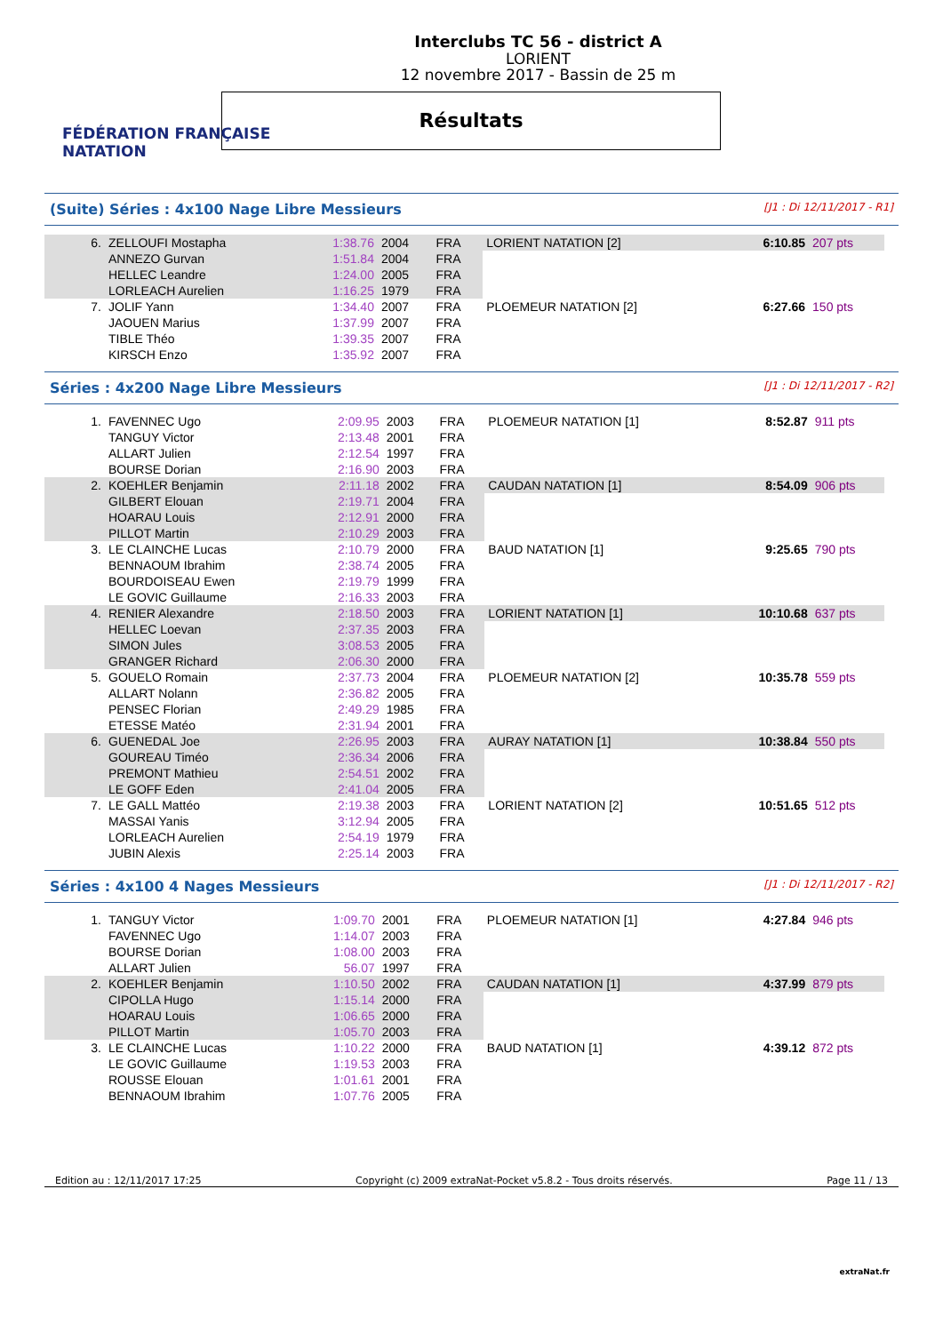FÉDÉRATION FRANÇAISE
NATATION
Interclubs TC 56 - district A
LORIENT
12 novembre 2017 - Bassin de 25 m
Résultats
(Suite) Séries : 4x100 Nage Libre Messieurs [J1 : Di 12/11/2017 - R1]
| 6. | ZELLOUFI Mostapha | 1:38.76 | 2004 | FRA | LORIENT NATATION [2] | 6:10.85 | 207 pts |
| | ANNEZO Gurvan | 1:51.84 | 2004 | FRA | | | |
| | HELLEC Leandre | 1:24.00 | 2005 | FRA | | | |
| | LORLEACH Aurelien | 1:16.25 | 1979 | FRA | | | |
| 7. | JOLIF Yann | 1:34.40 | 2007 | FRA | PLOEMEUR NATATION [2] | 6:27.66 | 150 pts |
| | JAOUEN Marius | 1:37.99 | 2007 | FRA | | | |
| | TIBLE Théo | 1:39.35 | 2007 | FRA | | | |
| | KIRSCH Enzo | 1:35.92 | 2007 | FRA | | | |
Séries : 4x200 Nage Libre Messieurs [J1 : Di 12/11/2017 - R2]
| 1. | FAVENNEC Ugo | 2:09.95 | 2003 | FRA | PLOEMEUR NATATION [1] | 8:52.87 | 911 pts |
| | TANGUY Victor | 2:13.48 | 2001 | FRA | | | |
| | ALLART Julien | 2:12.54 | 1997 | FRA | | | |
| | BOURSE Dorian | 2:16.90 | 2003 | FRA | | | |
| 2. | KOEHLER Benjamin | 2:11.18 | 2002 | FRA | CAUDAN NATATION [1] | 8:54.09 | 906 pts |
| | GILBERT Elouan | 2:19.71 | 2004 | FRA | | | |
| | HOARAU Louis | 2:12.91 | 2000 | FRA | | | |
| | PILLOT Martin | 2:10.29 | 2003 | FRA | | | |
| 3. | LE CLAINCHE Lucas | 2:10.79 | 2000 | FRA | BAUD NATATION [1] | 9:25.65 | 790 pts |
| | BENNAOUM Ibrahim | 2:38.74 | 2005 | FRA | | | |
| | BOURDOISEAU Ewen | 2:19.79 | 1999 | FRA | | | |
| | LE GOVIC Guillaume | 2:16.33 | 2003 | FRA | | | |
| 4. | RENIER Alexandre | 2:18.50 | 2003 | FRA | LORIENT NATATION [1] | 10:10.68 | 637 pts |
| | HELLEC Loevan | 2:37.35 | 2003 | FRA | | | |
| | SIMON Jules | 3:08.53 | 2005 | FRA | | | |
| | GRANGER Richard | 2:06.30 | 2000 | FRA | | | |
| 5. | GOUELO Romain | 2:37.73 | 2004 | FRA | PLOEMEUR NATATION [2] | 10:35.78 | 559 pts |
| | ALLART Nolann | 2:36.82 | 2005 | FRA | | | |
| | PENSEC Florian | 2:49.29 | 1985 | FRA | | | |
| | ETESSE Matéo | 2:31.94 | 2001 | FRA | | | |
| 6. | GUENEDAL Joe | 2:26.95 | 2003 | FRA | AURAY NATATION [1] | 10:38.84 | 550 pts |
| | GOUREAU Timéo | 2:36.34 | 2006 | FRA | | | |
| | PREMONT Mathieu | 2:54.51 | 2002 | FRA | | | |
| | LE GOFF Eden | 2:41.04 | 2005 | FRA | | | |
| 7. | LE GALL Mattéo | 2:19.38 | 2003 | FRA | LORIENT NATATION [2] | 10:51.65 | 512 pts |
| | MASSAI Yanis | 3:12.94 | 2005 | FRA | | | |
| | LORLEACH Aurelien | 2:54.19 | 1979 | FRA | | | |
| | JUBIN Alexis | 2:25.14 | 2003 | FRA | | | |
Séries : 4x100 4 Nages Messieurs [J1 : Di 12/11/2017 - R2]
| 1. | TANGUY Victor | 1:09.70 | 2001 | FRA | PLOEMEUR NATATION [1] | 4:27.84 | 946 pts |
| | FAVENNEC Ugo | 1:14.07 | 2003 | FRA | | | |
| | BOURSE Dorian | 1:08.00 | 2003 | FRA | | | |
| | ALLART Julien | 56.07 | 1997 | FRA | | | |
| 2. | KOEHLER Benjamin | 1:10.50 | 2002 | FRA | CAUDAN NATATION [1] | 4:37.99 | 879 pts |
| | CIPOLLA Hugo | 1:15.14 | 2000 | FRA | | | |
| | HOARAU Louis | 1:06.65 | 2000 | FRA | | | |
| | PILLOT Martin | 1:05.70 | 2003 | FRA | | | |
| 3. | LE CLAINCHE Lucas | 1:10.22 | 2000 | FRA | BAUD NATATION [1] | 4:39.12 | 872 pts |
| | LE GOVIC Guillaume | 1:19.53 | 2003 | FRA | | | |
| | ROUSSE Elouan | 1:01.61 | 2001 | FRA | | | |
| | BENNAOUM Ibrahim | 1:07.76 | 2005 | FRA | | | |
Edition au : 12/11/2017 17:25 Copyright (c) 2009 extraNat-Pocket v5.8.2 - Tous droits réservés. Page 11 / 13
extraNat.fr